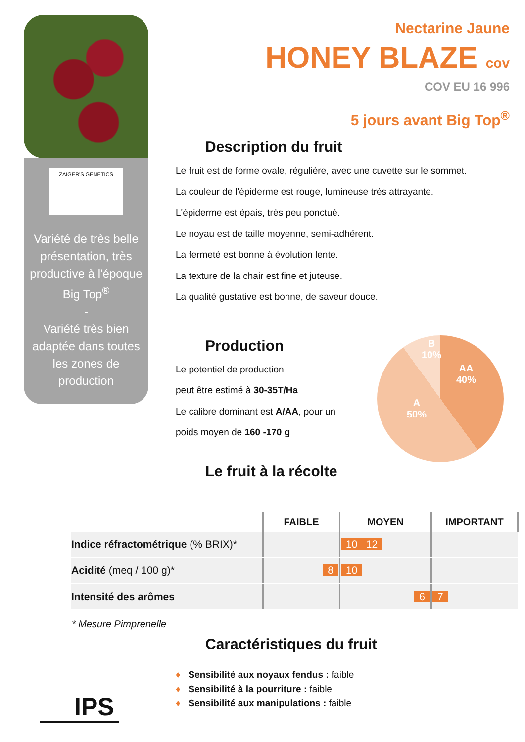ZAIGER'S GENETICS
Variété de très belle présentation, très productive à l'époque Big Top<sup>®</sup>
-
Variété très bien adaptée dans toutes les zones de production
Nectarine Jaune
HONEY BLAZE cov
COV EU 16 996
5 jours avant Big Top<sup>®</sup>
Description du fruit
Le fruit est de forme ovale, régulière, avec une cuvette sur le sommet.
La couleur de l'épiderme est rouge, lumineuse très attrayante.
L'épiderme est épais, très peu ponctué.
Le noyau est de taille moyenne, semi-adhérent.
La fermeté est bonne à évolution lente.
La texture de la chair est fine et juteuse.
La qualité gustative est bonne, de saveur douce.
Production
Le potentiel de production
peut être estimé à 30-35T/Ha
Le calibre dominant est A/AA, pour un
poids moyen de 160 -170 g
Le fruit à la récolte
B
10%
AA
40%
A
50%
| | FAIBLE | MOYEN | IMPORTANT |
| --- | --- | --- | --- |
| Indice réfractométrique (% BRIX)* | | 10 12 | |
| Acidité (meq / 100 g)* | 8 | 10 | |
| Intensité des arômes | | 6 | 7 |
* Mesure Pimprenelle
Caractéristiques du fruit
♦ Sensibilité aux noyaux fendus : faible
♦ Sensibilité à la pourriture : faible
♦ Sensibilité aux manipulations : faible
IPS